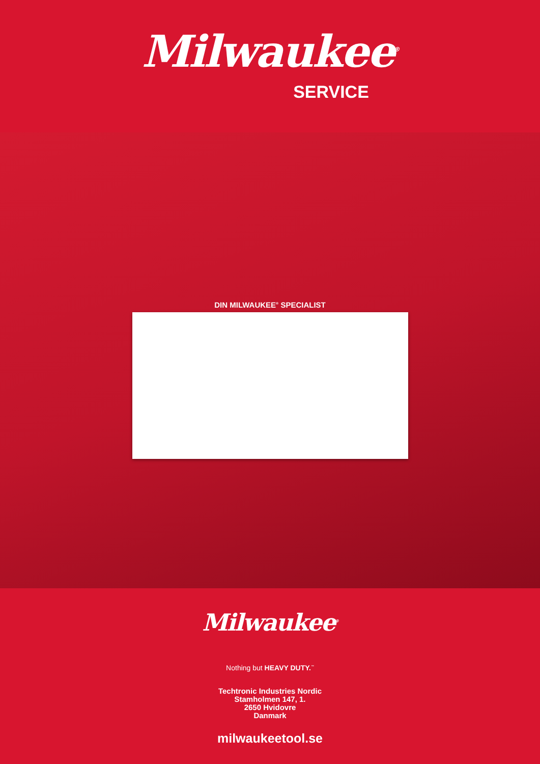Milwaukee<sup>®</sup>
SERVICE
DIN MILWAUKEE<sup>®</sup> SPECIALIST
Milwaukee<sup>®</sup>
Nothing but HEAVY DUTY.<sup>™</sup>
Techtronic Industries Nordic
Stamholmen 147, 1.
2650 Hvidovre
Danmark
milwaukeetool.se